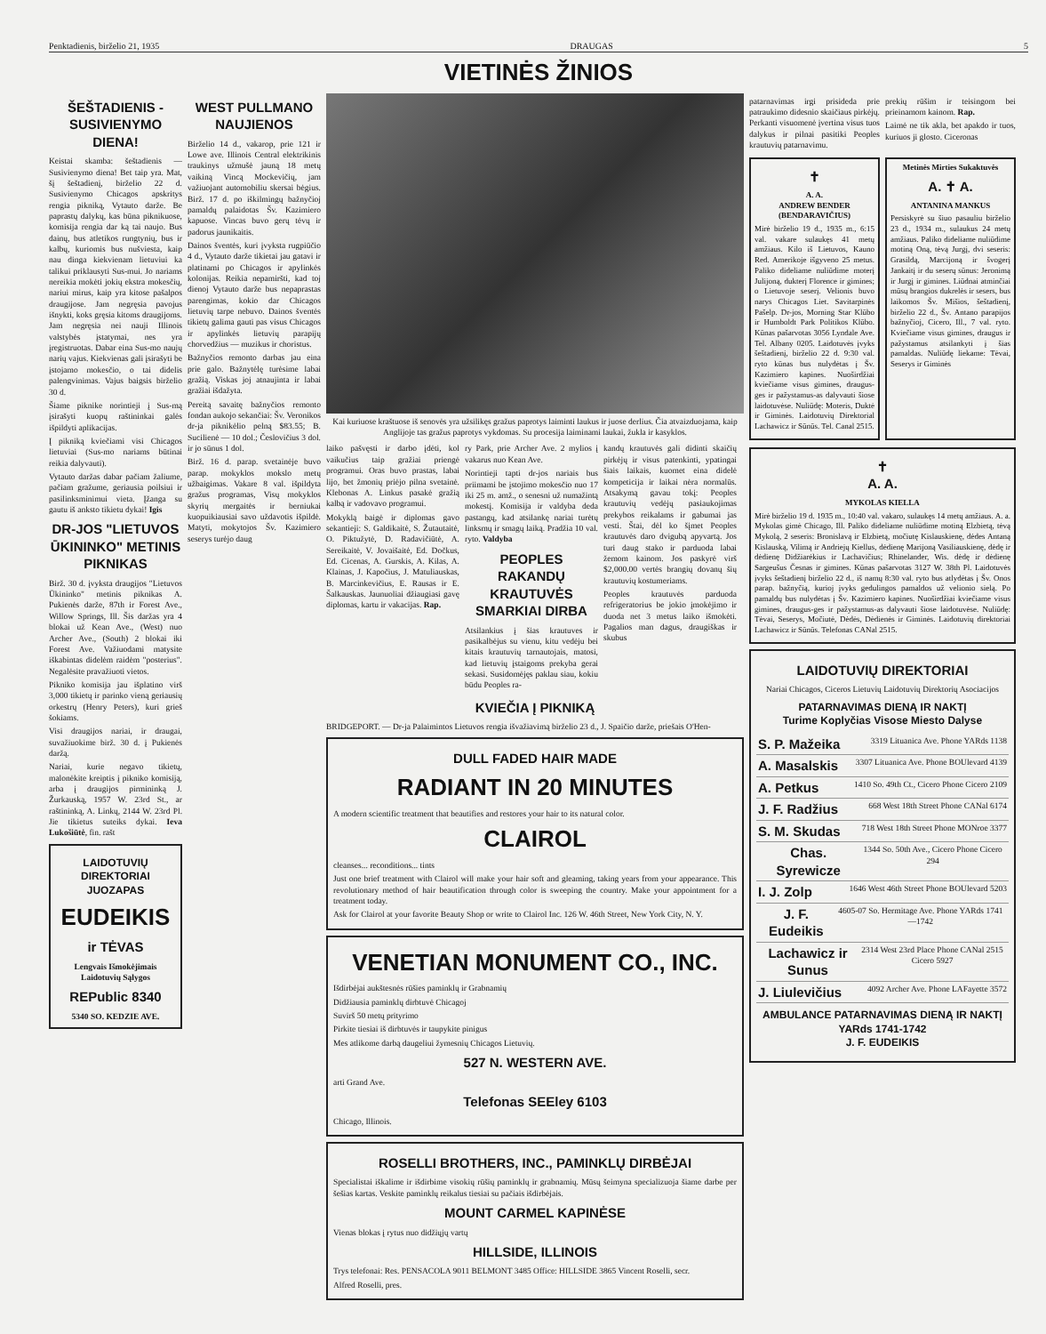Penktadienis, birželio 21, 1935 DRAUGAS 5
VIETINĖS ŽINIOS
ŠEŠTADIENIS - SUSIVIENYMO DIENA!
Keistai skamba: šeštadienis — Susivienymo diena! Bet taip yra. Mat, šį šeštadienį, birželio 22 d. Susivienymo Chicagos apskritys rengia pikniką, Vytauto darže. Be paprastų dalykų, kas būna piknikuose, komisija rengia dar ką tai naujo. Bus dainų, bus atletikos rungtynių, bus ir kalbų, kuriomis bus nušviesta, kaip nau dinga kiekvienam lietuviui ka talikui priklausyti Sus-mui. Jo nariams nereikia mokėti jokių ekstra mokesčių, nariui mirus, kaip yra kitose pašalpos draugijose. Jam negręsia pavojus išnykti, koks gręsia kitoms draugijoms. Jam negręsia nei nauji Illinois valstybės įstatymai, nes yra įregistruotas. Dabar eina Sus-mo naujų narių vajus. Kiekvienas gali įsirašyti be įstojamo mokesčio, o tai didelis palengvinimas. Vajus baigsis birželio 30 d.
Šiame piknike norintieji į Sus-mą įsirašyti kuopų raštininkai galės išpildyti aplikacijas.
Į pikniką kviečiami visi Chicagos lietuviai (Sus-mo nariams būtinai reikia dalyvauti).
Vytauto daržas dabar pačiam žaliume, pačiam gražume, geriausia poilsiui ir pasilinksminimui vieta. Įžanga su gautu iš anksto tikietu dykai! Igis
DR-JOS "LIETUVOS ŪKININKO" METINIS PIKNIKAS
Birž. 30 d. įvyksta draugijos "Lietuvos Ūkininko" metinis piknikas A. Pukienės darže, 87th ir Forest Ave., Willow Springs, Ill. Šis daržas yra 4 blokai už Kean Ave., (West) nuo Archer Ave., (South) 2 blokai iki Forest Ave. Važiuodami matysite iškabintas didelėm raidėm "posterius". Negalėsite pravažiuoti vietos.
Pikniko komisija jau išplatino virš 3,000 tikietų ir parinko vieną geriausių orkestrų (Henry Peters), kuri grieš šokiams.
Visi draugijos nariai, ir draugai, suvažiuokime birž. 30 d. į Pukienės daržą.
Nariai, kurie negavo tikietų, malonėkite kreiptis į pikniko komisiją, arba į draugijos pirmininką J. Žurkauską, 1957 W. 23rd St., ar raštininką, A. Linkų, 2144 W. 23rd Pl. Jie tikietus suteiks dykai. Ieva Lukošiūtė, fin. rašt
LAIDOTUVIŲ DIREKTORIAI JUOZAPAS
EUDEIKIS
ir TĖVAS
Lengvais Išmokėjimais Laidotuvių Sąlygos
REPublic 8340
5340 SO. KEDZIE AVE.
WEST PULLMANO NAUJIENOS
Birželio 14 d., vakarop, prie 121 ir Lowe ave. Illinois Central elektrikinis traukinys užmušė jauną 18 metų vaikiną Vincą Mockevičių, jam važiuojant automobiliu skersai bėgius. Birž. 17 d. po iškilmingų bažnyčioj pamaldų palaidotas Šv. Kazimiero kapuose. Vincas buvo gerų tėvų ir padorus jaunikaitis.
Dainos šventės, kuri įvyksta rugpiūčio 4 d., Vytauto darže tikietai jau gatavi ir platinami po Chicagos ir apylinkės kolonijas. Reikia nepamiršti, kad toj dienoj Vytauto darže bus nepaprastas parengimas, kokio dar Chicagos lietuvių tarpe nebuvo. Dainos šventės tikietų galima gauti pas visus Chicagos ir apylinkės lietuvių parapijų chorvedžius — muzikus ir choristus.
Bažnyčios remonto darbas jau eina prie galo. Bažnytėlę turėsime labai gražią. Viskas joj atnaujinta ir labai gražiai išdažyta.
Pereitą savaitę bažnyčios remonto fondan aukojo sekančiai: Šv. Veronikos dr-ja piknikėlio pelną $83.55; B. Sucilienė — 10 dol.; Česlovičius 3 dol. ir jo sūnus 1 dol.
Birž. 16 d. parap. svetainėje buvo parap. mokyklos mokslo metų užbaigimas. Vakare 8 val. išpildyta gražus programas, Visų mokyklos skyrių mergaitės ir berniukai kuopuikiausiai savo uždavotis išpildė. Matyti, mokytojos Šv. Kazimiero seserys turėjo daug
Kai kuriuose kraštuose iš senovės yra užsilikęs gražus paprotys laiminti laukus ir juose derlius. Čia atvaizduojama, kaip Anglijoje tas gražus paprotys vykdomas. Su procesija laiminami laukai, žukla ir kasyklos.
laiko pašvęsti ir darbo įdėti, kol vaikučius taip gražiai priengė programui. Oras buvo prastas, labai lijo, bet žmonių priėjo pilna svetainė. Klebonas A. Linkus pasakė gražią kalbą ir vadovavo programui.
Mokyklą baigė ir diplomas gavo sekantieji: S. Galdikaitė, S. Žutautaitė, O. Piktužytė, D. Radavičiūtė, A. Sereikaitė, V. Jovaišaitė, Ed. Dočkus, Ed. Cicenas, A. Gurskis, A. Kilas, A. Klainas, J. Kapočius, J. Matuliauskas, B. Marcinkevičius, E. Rausas ir E. Šalkauskas. Jaunuoliai džiaugiasi gavę diplomas, kartu ir vakacijas. Rap.
ry Park, prie Archer Ave. 2 mylios į vakarus nuo Kean Ave.
Norintieji tapti dr-jos nariais bus priimami be įstojimo mokesčio nuo 17 iki 25 m. amž., o senesni už numažintą mokestį. Komisija ir valdyba deda pastangų, kad atsilankę nariai turėtų linksmų ir smagų laiką. Pradžia 10 val. ryto. Valdyba
PEOPLES RAKANDŲ KRAUTUVĖS SMARKIAI DIRBA
Atsilankius į šias krautuves ir pasikalbėjus su vienu, kitu vedėju bei kitais krautuvių tarnautojais, matosi, kad lietuvių įstaigoms prekyba gerai sekasi. Susidomėjęs paklau siau, kokiu būdu Peoples ra-
kandų krautuvės gali didinti skaičių pirkėjų ir visus patenkinti, ypatingai šiais laikais, kuomet eina didelė kompeticija ir laikai nėra normalūs. Atsakymą gavau tokį: Peoples krautuvių vedėjų pasiaukojimas prekybos reikalams ir gabumai jas vesti. Štai, dėl ko šįmet Peoples krautuvės daro dvigubą apyvartą. Jos turi daug stako ir parduoda labai žemom kainom. Jos paskyrė virš $2,000.00 vertės brangių dovanų šių krautuvių kostumeriams.
Peoples krautuvės parduoda refrigeratorius be jokio įmokėjimo ir duoda net 3 metus laiko išmokėti. Pagalios man dagus, draugiškas ir skubus
KVIEČIA Į PIKNIKĄ
BRIDGEPORT. — Dr-ja Palaimintos Lietuvos rengia išvažiavimą birželio 23 d., J. Spaičio darže, priešais O'Hen-
DULL FADED HAIR MADE
RADIANT IN 20 MINUTES
A modern scientific treatment that beautifies and restores your hair to its natural color.
CLAIROL
cleanses... reconditions... tints
Just one brief treatment with Clairol will make your hair soft and gleaming, taking years from your appearance. This revolutionary method of hair beautification through color is sweeping the country. Make your appointment for a treatment today.
Ask for Clairol at your favorite Beauty Shop or write to Clairol Inc. 126 W. 46th Street, New York City, N. Y.
VENETIAN MONUMENT CO., INC.
Išdirbėjai aukštesnės rūšies paminklų ir Grabnamių
Didžiausia paminklų dirbtuvė Chicagoj
Suvirš 50 metų prityrimo
Pirkite tiesiai iš dirbtuvės ir taupykite pinigus
Mes atlikome darbą daugeliui žymesnių Chicagos Lietuvių.
527 N. WESTERN AVE.
arti Grand Ave.
Telefonas SEEley 6103
Chicago, Illinois.
ROSELLI BROTHERS, INC., PAMINKLŲ DIRBĖJAI
Specialistai iškalime ir išdirbime visokių rūšių paminklų ir grabnamių. Mūsų šeimyna specializuoja šiame darbe per šešias kartas. Veskite paminklų reikalus tiesiai su pačiais išdirbėjais.
MOUNT CARMEL KAPINĖSE
Vienas blokas į rytus nuo didžiųjų vartų
HILLSIDE, ILLINOIS
Trys telefonai: Res. PENSACOLA 9011 BELMONT 3485 Office: HILLSIDE 3865 Vincent Roselli, secr.
Alfred Roselli, pres.
patarnavimas irgi prisideda prie patraukimo didesnio skaičiaus pirkėjų. Perkanti visuomenė įvertina visus tuos dalykus ir pilnai pasitiki Peoples krautuvių patarnavimu.
prekių rūšim ir teisingom bei prieinamom kainom. Rap.
Laimė ne tik akla, bet apakdo ir tuos, kuriuos ji glosto. Ciceronas
✝
A. A.
ANDREW BENDER (BENDARAVIČIUS)
Mirė birželio 19 d., 1935 m., 6:15 val. vakare sulaukęs 41 metų amžiaus. Kilo iš Lietuvos, Kauno Red. Amerikoje išgyveno 25 metus. Paliko dideliame nuliūdime moterį Julijoną, dukterį Florence ir gimines; o Lietuvoje seserį. Velionis buvo narys Chicagos Liet. Savitarpinės Pašelp. Dr-jos, Morning Star Klūbo ir Humboldt Park Politikos Klūbo. Kūnas pašarvotas 3056 Lyndale Ave. Tel. Albany 0205. Laidotuvės įvyks šeštadienį, birželio 22 d. 9:30 val. ryto kūnas bus nulydėtas į Šv. Kazimiero kapines. Nuoširdžiai kviečiame visus gimines, draugus-ges ir pažystamus-as dalyvauti šiose laidotuvėse. Nuliūdę: Moteris, Duktė ir Giminės. Laidotuvių Direktorial Lachawicz ir Sūnūs. Tel. Canal 2515.
Metinės Mirties Sukaktuvės
A. ✝ A.
ANTANINA MANKUS
Persiskyrė su šiuo pasauliu birželio 23 d., 1934 m., sulaukus 24 metų amžiaus. Paliko dideliame nuliūdime motiną Oną, tėvą Jurgį, dvi seseris: Grasildą, Marcijoną ir švogerį Jankaitį ir du seserų sūnus: Jeronimą ir Jurgį ir gimines. Liūdnai atminčiai mūsų brangios dukrelės ir sesers, bus laikomos Šv. Mišios, šeštadienį, birželio 22 d., Šv. Antano parapijos bažnyčioj, Cicero, Ill., 7 val. ryto. Kviečiame visus gimines, draugus ir pažystamus atsilankyti į šias pamaldas. Nuliūdę liekame: Tėvai, Seserys ir Giminės
✝
A. A.
MYKOLAS KIELLA
Mirė birželio 19 d. 1935 m., 10:40 val. vakaro, sulaukęs 14 metų amžiaus. A. a. Mykolas gimė Chicago, Ill. Paliko dideliame nuliūdime motiną Elzbietą, tėvą Mykolą, 2 seseris: Bronislavą ir Elzbietą, močiutę Kislauskienę, dėdes Antaną Kislauską, Vilimą ir Andriejų Kiellus, dėdienę Marijoną Vasiliauskienę, dėdę ir dėdienę Didžiarėkius ir Lachavičius; Rhinelander, Wis. dėdę ir dėdienę Sargeušus Česnas ir gimines. Kūnas pašarvotas 3127 W. 38th Pl. Laidotuvės įvyks šeštadienį birželio 22 d., iš namų 8:30 val. ryto bus atlydėtas į Šv. Onos parap. bažnyčią, kurioj įvyks gedulingos pamaldos už velionio sielą. Po pamaldų bus nulydėtas į Šv. Kazimiero kapines. Nuoširdžiai kviečiame visus gimines, draugus-ges ir pažystamus-as dalyvauti šiose laidotuvėse. Nuliūdę: Tėvai, Seserys, Močiutė, Dėdės, Dėdienės ir Giminės. Laidotuvių direktoriai Lachawicz ir Sūnūs. Telefonas CANal 2515.
LAIDOTUVIŲ DIREKTORIAI
Nariai Chicagos, Ciceros Lietuvių Laidotuvių Direktorių Asociacijos
PATARNAVIMAS DIENĄ IR NAKTĮ
Turime Koplyčias Visose Miesto Dalyse
S. P. Mažeika 3319 Lituanica Ave. Phone YARds 1138
A. Masalskis 3307 Lituanica Ave. Phone BOUlevard 4139
A. Petkus 1410 So. 49th Ct., Cicero Phone Cicero 2109
J. F. Radžius 668 West 18th Street Phone CANal 6174
S. M. Skudas 718 West 18th Street Phone MONroe 3377
Chas. Syrewicze 1344 So. 50th Ave., Cicero Phone Cicero 294
I. J. Zolp 1646 West 46th Street Phone BOUlevard 5203
J. F. Eudeikis 4605-07 So. Hermitage Ave. Phone YARds 1741—1742
Lachawicz ir Sunus 2314 West 23rd Place Phone CANal 2515 Cicero 5927
J. Liulevičius 4092 Archer Ave. Phone LAFayette 3572
AMBULANCE PATARNAVIMAS DIENĄ IR NAKTĮ
YARds 1741-1742
J. F. EUDEIKIS